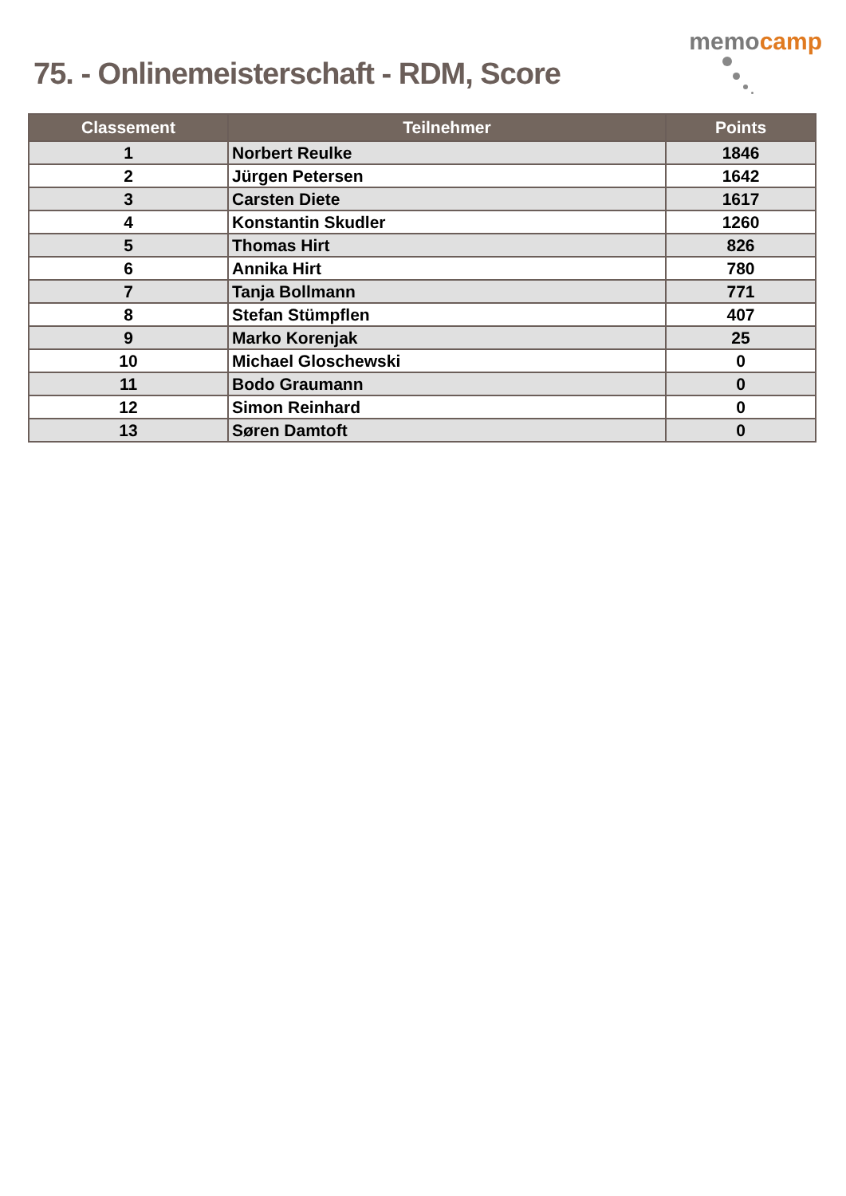75. - Onlinemeisterschaft - RDM, Score
memocamp
| Classement | Teilnehmer | Points |
| --- | --- | --- |
| 1 | Norbert Reulke | 1846 |
| 2 | Jürgen Petersen | 1642 |
| 3 | Carsten Diete | 1617 |
| 4 | Konstantin Skudler | 1260 |
| 5 | Thomas Hirt | 826 |
| 6 | Annika Hirt | 780 |
| 7 | Tanja Bollmann | 771 |
| 8 | Stefan Stümpflen | 407 |
| 9 | Marko Korenjak | 25 |
| 10 | Michael Gloschewski | 0 |
| 11 | Bodo Graumann | 0 |
| 12 | Simon Reinhard | 0 |
| 13 | Søren Damtoft | 0 |